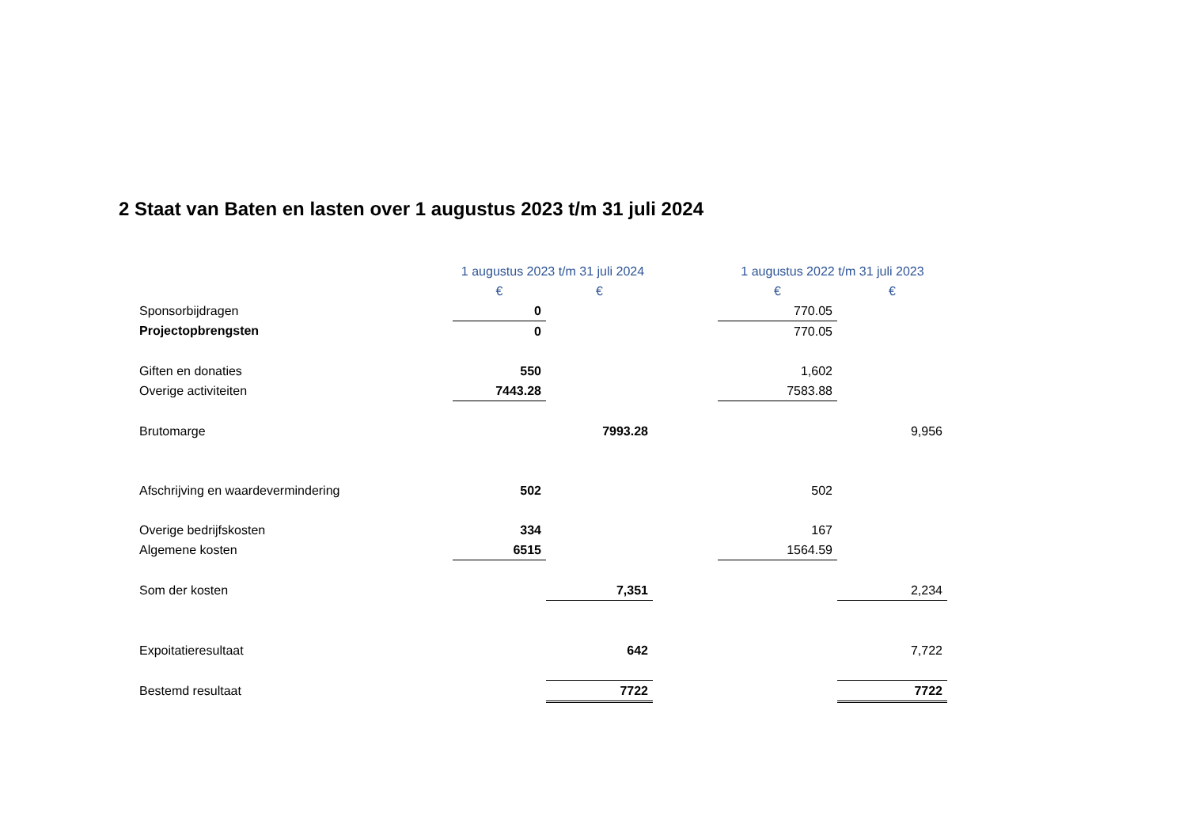2 Staat van Baten en lasten over 1 augustus 2023 t/m 31 juli 2024
| | 1 augustus 2023 t/m 31 juli 2024 | | | 1 augustus 2022 t/m 31 juli 2023 | |
| --- | --- | --- | --- | --- | --- |
| | € | € | | € | € |
| Sponsorbijdragen | 0 | | | 770.05 | |
| Projectopbrengsten | 0 | | | 770.05 | |
| Giften en donaties | 550 | | | 1,602 | |
| Overige activiteiten | 7443.28 | | | 7583.88 | |
| Brutomarge | | 7993.28 | | | 9,956 |
| Afschrijving en waardevermindering | 502 | | | 502 | |
| Overige bedrijfskosten | 334 | | | 167 | |
| Algemene kosten | 6515 | | | 1564.59 | |
| Som der kosten | | 7,351 | | | 2,234 |
| Expoitatieresultaat | | 642 | | | 7,722 |
| Bestemd resultaat | | 7722 | | | 7722 |